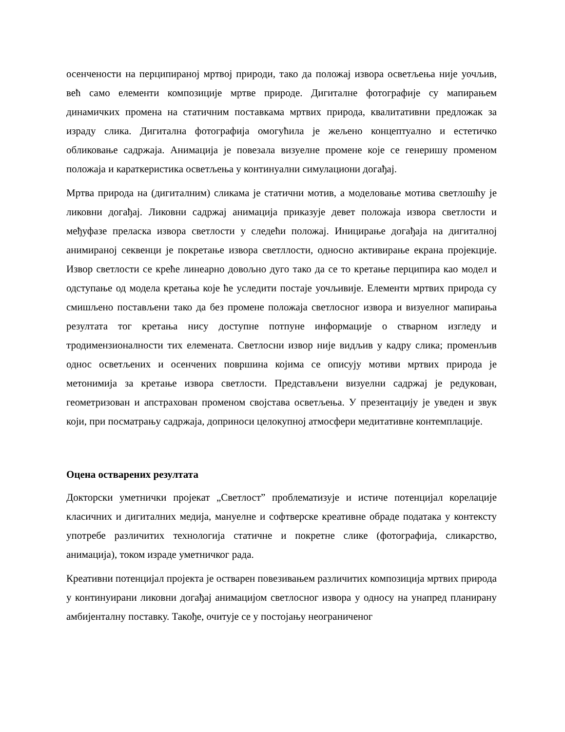осенчености на перципираној мртвој природи, тако да положај извора осветљења није уочљив, већ само елементи композиције мртве природе. Дигиталне фотографије су мапирањем динамичких промена на статичним поставкама мртвих природа, квалитативни предложак за израду слика. Дигитална фотографија омогућила је жељено концептуално и естетичко обликовање садржаја. Анимација је повезала визуелне промене које се генеришу променом положаја и караткеристика осветљења у континуални симулациони догађај.
Мртва природа на (дигиталним) сликама је статични мотив, а моделовање мотива светлошћу је ликовни догађај. Ликовни садржај анимација приказује девет положаја извора светлости и међуфазе преласка извора светлости у следећи положај. Иницирање догађаја на дигиталној анимираној секвенци је покретање извора светллости, односно активирање екрана пројекције. Извор светлости се креће линеарно довољно дуго тако да се то кретање перципира као модел и одступање од модела кретања које ће уследити постаје уочљивије. Елементи мртвих природа су смишљено постављени тако да без промене положаја светлосног извора и визуелног мапирања резултата тог кретања нису доступне потпуне информације о стварном изгледу и тродимензионалности тих елемената. Светлосни извор није видљив у кадру слика; променљив однос осветљених и осенчених површина којима се описују мотиви мртвих природа је метонимија за кретање извора светлости. Представљени визуелни садржај је редукован, геометризован и апстрахован променом својстава осветљења. У презентацију је уведен и звук који, при посматрању садржаја, доприноси целокупној атмосфери медитативне контемплације.
Оцена остварених резултата
Докторски уметнички пројекат „Светлост” проблематизује и истиче потенцијал корелације класичних и дигиталних медија, мануелне и софтверске креативне обраде података у контексту употребе различитих технологија статичне и покретне слике (фотографија, сликарство, анимација), током израде уметничког рада.
Креативни потенцијал пројекта је остварен повезивањем различитих композиција мртвих природа у континуирани ликовни догађај анимацијом светлосног извора у односу на унапред планирану амбијенталну поставку. Такође, очитује се у постојању неограниченог